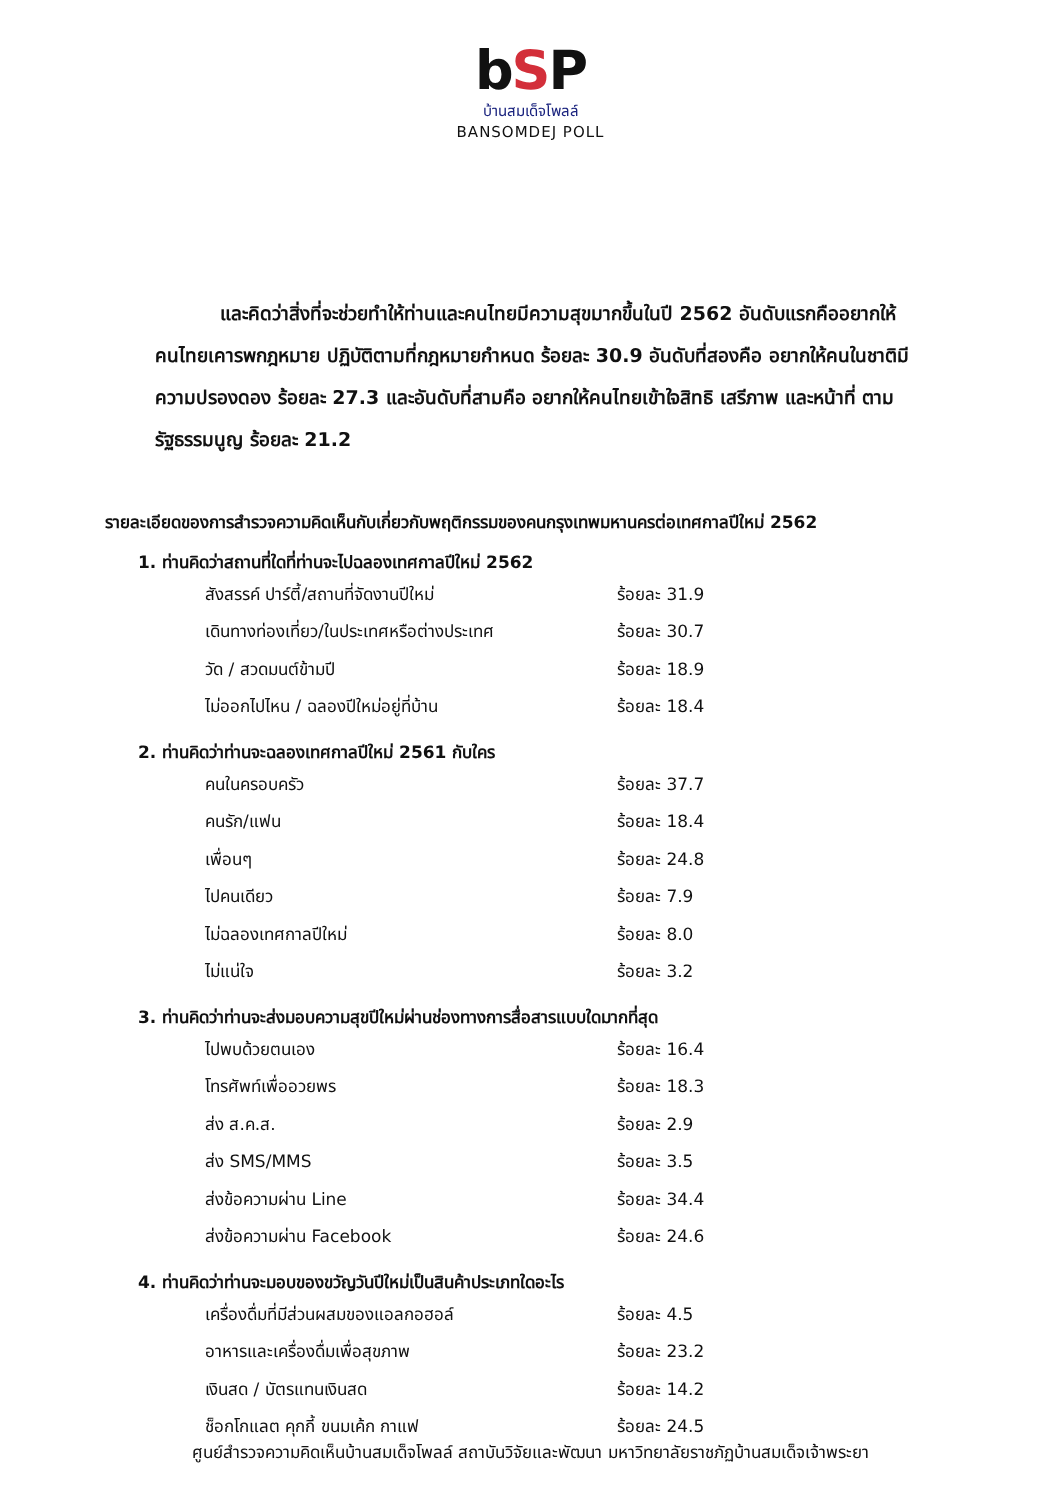bSP
บ้านสมเด็จโพลล์
BANSOMDEJ POLL
และคิดว่าสิ่งที่จะช่วยทำให้ท่านและคนไทยมีความสุขมากขึ้นในปี 2562 อันดับแรกคืออยากให้คนไทยเคารพกฎหมาย ปฏิบัติตามที่กฎหมายกำหนด ร้อยละ 30.9 อันดับที่สองคือ อยากให้คนในชาติมีความปรองดอง ร้อยละ 27.3 และอันดับที่สามคือ อยากให้คนไทยเข้าใจสิทธิ เสรีภาพ และหน้าที่ ตามรัฐธรรมนูญ ร้อยละ 21.2
รายละเอียดของการสำรวจความคิดเห็นกับเกี่ยวกับพฤติกรรมของคนกรุงเทพมหานครต่อเทศกาลปีใหม่ 2562
1. ท่านคิดว่าสถานที่ใดที่ท่านจะไปฉลองเทศกาลปีใหม่ 2562
| สังสรรค์ ปาร์ตี้/สถานที่จัดงานปีใหม่ | ร้อยละ 31.9 |
| เดินทางท่องเที่ยว/ในประเทศหรือต่างประเทศ | ร้อยละ 30.7 |
| วัด / สวดมนต์ข้ามปี | ร้อยละ 18.9 |
| ไม่ออกไปไหน / ฉลองปีใหม่อยู่ที่บ้าน | ร้อยละ 18.4 |
2. ท่านคิดว่าท่านจะฉลองเทศกาลปีใหม่ 2561 กับใคร
| คนในครอบครัว | ร้อยละ 37.7 |
| คนรัก/แฟน | ร้อยละ 18.4 |
| เพื่อนๆ | ร้อยละ 24.8 |
| ไปคนเดียว | ร้อยละ 7.9 |
| ไม่ฉลองเทศกาลปีใหม่ | ร้อยละ 8.0 |
| ไม่แน่ใจ | ร้อยละ 3.2 |
3. ท่านคิดว่าท่านจะส่งมอบความสุขปีใหม่ผ่านช่องทางการสื่อสารแบบใดมากที่สุด
| ไปพบด้วยตนเอง | ร้อยละ 16.4 |
| โทรศัพท์เพื่ออวยพร | ร้อยละ 18.3 |
| ส่ง ส.ค.ส. | ร้อยละ 2.9 |
| ส่ง SMS/MMS | ร้อยละ 3.5 |
| ส่งข้อความผ่าน Line | ร้อยละ 34.4 |
| ส่งข้อความผ่าน Facebook | ร้อยละ 24.6 |
4. ท่านคิดว่าท่านจะมอบของขวัญวันปีใหม่เป็นสินค้าประเภทใดอะไร
| เครื่องดื่มที่มีส่วนผสมของแอลกอฮอล์ | ร้อยละ 4.5 |
| อาหารและเครื่องดื่มเพื่อสุขภาพ | ร้อยละ 23.2 |
| เงินสด / บัตรแทนเงินสด | ร้อยละ 14.2 |
| ช็อกโกแลต คุกกี้ ขนมเค้ก กาแฟ | ร้อยละ 24.5 |
ศูนย์สำรวจความคิดเห็นบ้านสมเด็จโพลล์ สถาบันวิจัยและพัฒนา มหาวิทยาลัยราชภัฏบ้านสมเด็จเจ้าพระยา